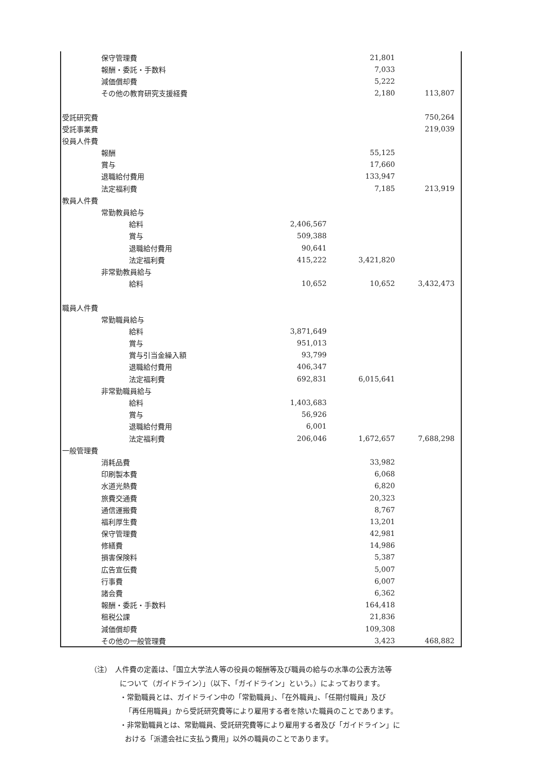| 保守管理費 | | 21,801 | |
| 報酬・委託・手数料 | | 7,033 | |
| 減価償却費 | | 5,222 | |
| その他の教育研究支援経費 | | 2,180 | 113,807 |
| 受託研究費 | | | 750,264 |
| 受託事業費 | | | 219,039 |
| 役員人件費 | | | |
| 報酬 | | 55,125 | |
| 賞与 | | 17,660 | |
| 退職給付費用 | | 133,947 | |
| 法定福利費 | | 7,185 | 213,919 |
| 教員人件費 | | | |
| 常勤教員給与 | | | |
| 給料 | 2,406,567 | | |
| 賞与 | 509,388 | | |
| 退職給付費用 | 90,641 | | |
| 法定福利費 | 415,222 | 3,421,820 | |
| 非常勤教員給与 | | | |
| 給料 | 10,652 | 10,652 | 3,432,473 |
| 職員人件費 | | | |
| 常勤職員給与 | | | |
| 給料 | 3,871,649 | | |
| 賞与 | 951,013 | | |
| 賞与引当金繰入額 | 93,799 | | |
| 退職給付費用 | 406,347 | | |
| 法定福利費 | 692,831 | 6,015,641 | |
| 非常勤職員給与 | | | |
| 給料 | 1,403,683 | | |
| 賞与 | 56,926 | | |
| 退職給付費用 | 6,001 | | |
| 法定福利費 | 206,046 | 1,672,657 | 7,688,298 |
| 一般管理費 | | | |
| 消耗品費 | | 33,982 | |
| 印刷製本費 | | 6,068 | |
| 水道光熱費 | | 6,820 | |
| 旅費交通費 | | 20,323 | |
| 通信運搬費 | | 8,767 | |
| 福利厚生費 | | 13,201 | |
| 保守管理費 | | 42,981 | |
| 修繕費 | | 14,986 | |
| 損害保険料 | | 5,387 | |
| 広告宣伝費 | | 5,007 | |
| 行事費 | | 6,007 | |
| 諸会費 | | 6,362 | |
| 報酬・委託・手数料 | | 164,418 | |
| 租税公課 | | 21,836 | |
| 減価償却費 | | 109,308 | |
| その他の一般管理費 | | 3,423 | 468,882 |
（注）　人件費の定義は、「国立大学法人等の役員の報酬等及び職員の給与の水準の公表方法等
について（ガイドライン）」（以下、「ガイドライン」という。）によっております。
・常勤職員とは、ガイドライン中の「常勤職員」、「在外職員」、「任期付職員」及び
「再任用職員」から受託研究費等により雇用する者を除いた職員のことであります。
・非常勤職員とは、常勤職員、受託研究費等により雇用する者及び「ガイドライン」に
おける「派遣会社に支払う費用」以外の職員のことであります。